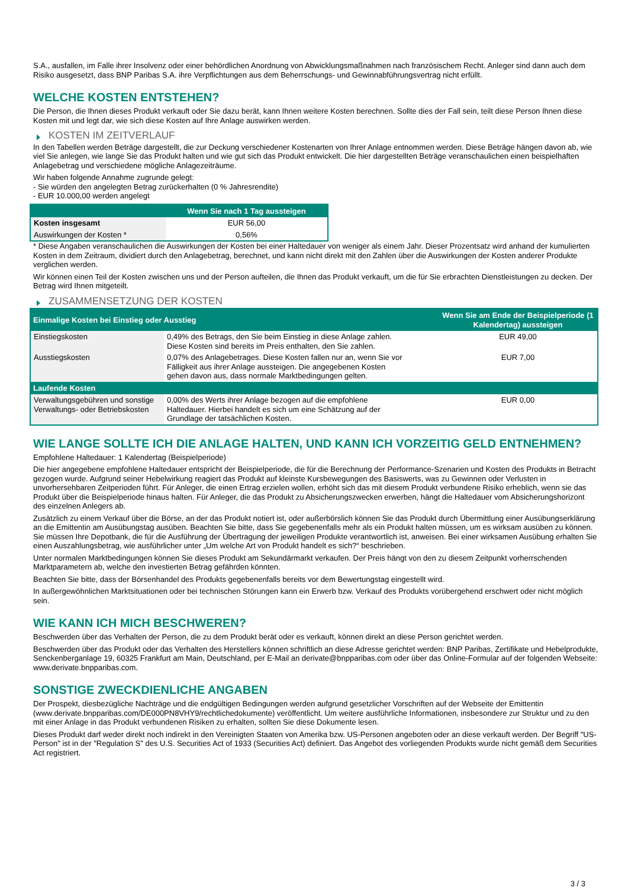S.A., ausfallen, im Falle ihrer Insolvenz oder einer behördlichen Anordnung von Abwicklungsmaßnahmen nach französischem Recht. Anleger sind dann auch dem Risiko ausgesetzt, dass BNP Paribas S.A. ihre Verpflichtungen aus dem Beherrschungs- und Gewinnabführungsvertrag nicht erfüllt.
WELCHE KOSTEN ENTSTEHEN?
Die Person, die Ihnen dieses Produkt verkauft oder Sie dazu berät, kann Ihnen weitere Kosten berechnen. Sollte dies der Fall sein, teilt diese Person Ihnen diese Kosten mit und legt dar, wie sich diese Kosten auf Ihre Anlage auswirken werden.
KOSTEN IM ZEITVERLAUF
In den Tabellen werden Beträge dargestellt, die zur Deckung verschiedener Kostenarten von Ihrer Anlage entnommen werden. Diese Beträge hängen davon ab, wie viel Sie anlegen, wie lange Sie das Produkt halten und wie gut sich das Produkt entwickelt. Die hier dargestellten Beträge veranschaulichen einen beispielhaften Anlagebetrag und verschiedene mögliche Anlagezeiträume.
Wir haben folgende Annahme zugrunde gelegt:
- Sie würden den angelegten Betrag zurückerhalten (0 % Jahresrendite)
- EUR 10.000,00 werden angelegt
| | Wenn Sie nach 1 Tag aussteigen |
| --- | --- |
| Kosten insgesamt | EUR 56,00 |
| Auswirkungen der Kosten * | 0,56% |
* Diese Angaben veranschaulichen die Auswirkungen der Kosten bei einer Haltedauer von weniger als einem Jahr. Dieser Prozentsatz wird anhand der kumulierten Kosten in dem Zeitraum, dividiert durch den Anlagebetrag, berechnet, und kann nicht direkt mit den Zahlen über die Auswirkungen der Kosten anderer Produkte verglichen werden.
Wir können einen Teil der Kosten zwischen uns und der Person aufteilen, die Ihnen das Produkt verkauft, um die für Sie erbrachten Dienstleistungen zu decken. Der Betrag wird Ihnen mitgeteilt.
ZUSAMMENSETZUNG DER KOSTEN
| Einmalige Kosten bei Einstieg oder Ausstieg | | Wenn Sie am Ende der Beispielperiode (1 Kalendertag) aussteigen |
| --- | --- | --- |
| Einstiegskosten | 0,49% des Betrags, den Sie beim Einstieg in diese Anlage zahlen. Diese Kosten sind bereits im Preis enthalten, den Sie zahlen. | EUR 49,00 |
| Ausstiegskosten | 0,07% des Anlagebetrages. Diese Kosten fallen nur an, wenn Sie vor Fälligkeit aus ihrer Anlage aussteigen. Die angegebenen Kosten gehen davon aus, dass normale Marktbedingungen gelten. | EUR 7,00 |
| Laufende Kosten | | |
| Verwaltungsgebühren und sonstige Verwaltungs- oder Betriebskosten | 0,00% des Werts ihrer Anlage bezogen auf die empfohlene Haltedauer. Hierbei handelt es sich um eine Schätzung auf der Grundlage der tatsächlichen Kosten. | EUR 0,00 |
WIE LANGE SOLLTE ICH DIE ANLAGE HALTEN, UND KANN ICH VORZEITIG GELD ENTNEHMEN?
Empfohlene Haltedauer: 1 Kalendertag (Beispielperiode)
Die hier angegebene empfohlene Haltedauer entspricht der Beispielperiode, die für die Berechnung der Performance-Szenarien und Kosten des Produkts in Betracht gezogen wurde. Aufgrund seiner Hebelwirkung reagiert das Produkt auf kleinste Kursbewegungen des Basiswerts, was zu Gewinnen oder Verlusten in unvorhersehbaren Zeitperioden führt. Für Anleger, die einen Ertrag erzielen wollen, erhöht sich das mit diesem Produkt verbundene Risiko erheblich, wenn sie das Produkt über die Beispielperiode hinaus halten. Für Anleger, die das Produkt zu Absicherungszwecken erwerben, hängt die Haltedauer vom Absicherungshorizont des einzelnen Anlegers ab.
Zusätzlich zu einem Verkauf über die Börse, an der das Produkt notiert ist, oder außerbörslich können Sie das Produkt durch Übermittlung einer Ausübungserklärung an die Emittentin am Ausübungstag ausüben. Beachten Sie bitte, dass Sie gegebenenfalls mehr als ein Produkt halten müssen, um es wirksam ausüben zu können. Sie müssen Ihre Depotbank, die für die Ausführung der Übertragung der jeweiligen Produkte verantwortlich ist, anweisen. Bei einer wirksamen Ausübung erhalten Sie einen Auszahlungsbetrag, wie ausführlicher unter „Um welche Art von Produkt handelt es sich?“ beschrieben.
Unter normalen Marktbedingungen können Sie dieses Produkt am Sekundärmarkt verkaufen. Der Preis hängt von den zu diesem Zeitpunkt vorherrschenden Marktparametern ab, welche den investierten Betrag gefährden könnten.
Beachten Sie bitte, dass der Börsenhandel des Produkts gegebenenfalls bereits vor dem Bewertungstag eingestellt wird.
In außergewöhnlichen Marktsituationen oder bei technischen Störungen kann ein Erwerb bzw. Verkauf des Produkts vorübergehend erschwert oder nicht möglich sein.
WIE KANN ICH MICH BESCHWEREN?
Beschwerden über das Verhalten der Person, die zu dem Produkt berät oder es verkauft, können direkt an diese Person gerichtet werden.
Beschwerden über das Produkt oder das Verhalten des Herstellers können schriftlich an diese Adresse gerichtet werden: BNP Paribas, Zertifikate und Hebelprodukte, Senckenberganlage 19, 60325 Frankfurt am Main, Deutschland, per E-Mail an derivate@bnpparibas.com oder über das Online-Formular auf der folgenden Webseite: www.derivate.bnpparibas.com.
SONSTIGE ZWECKDIENLICHE ANGABEN
Der Prospekt, diesbezügliche Nachträge und die endgültigen Bedingungen werden aufgrund gesetzlicher Vorschriften auf der Webseite der Emittentin (www.derivate.bnpparibas.com/DE000PN8VHY9/rechtlichedokumente) veröffentlicht. Um weitere ausführliche Informationen, insbesondere zur Struktur und zu den mit einer Anlage in das Produkt verbundenen Risiken zu erhalten, sollten Sie diese Dokumente lesen.
Dieses Produkt darf weder direkt noch indirekt in den Vereinigten Staaten von Amerika bzw. US-Personen angeboten oder an diese verkauft werden. Der Begriff "US-Person" ist in der "Regulation S" des U.S. Securities Act of 1933 (Securities Act) definiert. Das Angebot des vorliegenden Produkts wurde nicht gemäß dem Securities Act registriert.
3 / 3